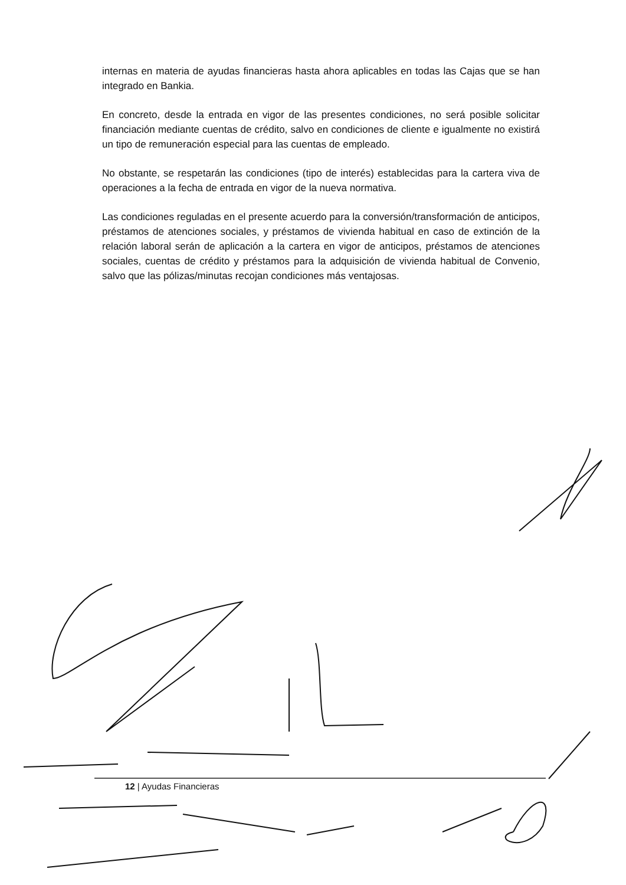internas en materia de ayudas financieras hasta ahora aplicables en todas las Cajas que se han integrado en Bankia.
En concreto, desde la entrada en vigor de las presentes condiciones, no será posible solicitar financiación mediante cuentas de crédito, salvo en condiciones de cliente e igualmente no existirá un tipo de remuneración especial para las cuentas de empleado.
No obstante, se respetarán las condiciones (tipo de interés) establecidas para la cartera viva de operaciones a la fecha de entrada en vigor de la nueva normativa.
Las condiciones reguladas en el presente acuerdo para la conversión/transformación de anticipos, préstamos de atenciones sociales, y préstamos de vivienda habitual en caso de extinción de la relación laboral serán de aplicación a la cartera en vigor de anticipos, préstamos de atenciones sociales, cuentas de crédito y préstamos para la adquisición de vivienda habitual de Convenio, salvo que las pólizas/minutas recojan condiciones más ventajosas.
12 | Ayudas Financieras